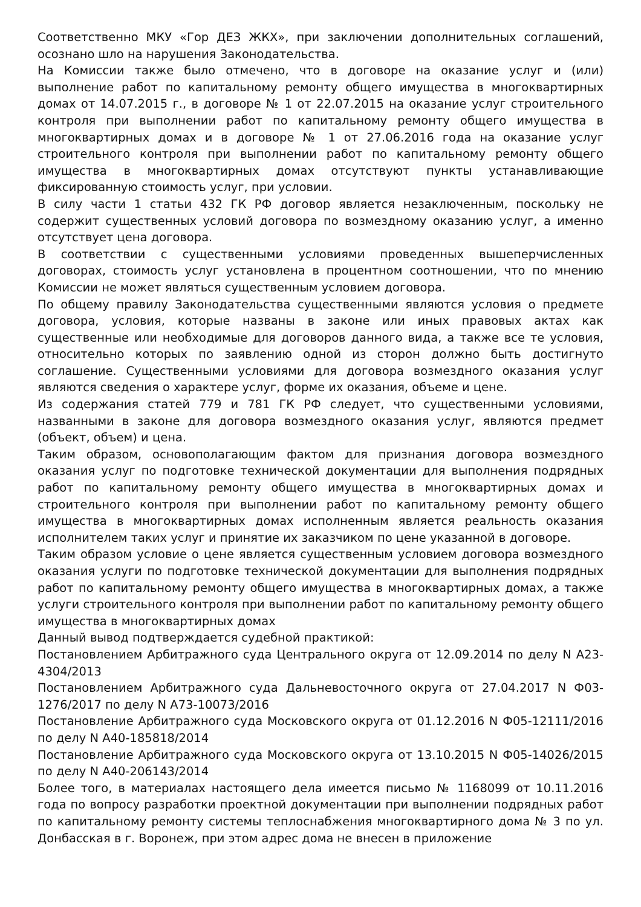Соответственно МКУ «Гор ДЕЗ ЖКХ», при заключении дополнительных соглашений, осознано шло на нарушения Законодательства.
На Комиссии также было отмечено, что в договоре на оказание услуг и (или) выполнение работ по капитальному ремонту общего имущества в многоквартирных домах от 14.07.2015 г., в договоре № 1 от 22.07.2015 на оказание услуг строительного контроля при выполнении работ по капитальному ремонту общего имущества в многоквартирных домах и в договоре № 1 от 27.06.2016 года на оказание услуг строительного контроля при выполнении работ по капитальному ремонту общего имущества в многоквартирных домах отсутствуют пункты устанавливающие фиксированную стоимость услуг, при условии.
В силу части 1 статьи 432 ГК РФ договор является незаключенным, поскольку не содержит существенных условий договора по возмездному оказанию услуг, а именно отсутствует цена договора.
В соответствии с существенными условиями проведенных вышеперчисленных договорах, стоимость услуг установлена в процентном соотношении, что по мнению Комиссии не может являться существенным условием договора.
По общему правилу Законодательства существенными являются условия о предмете договора, условия, которые названы в законе или иных правовых актах как существенные или необходимые для договоров данного вида, а также все те условия, относительно которых по заявлению одной из сторон должно быть достигнуто соглашение. Существенными условиями для договора возмездного оказания услуг являются сведения о характере услуг, форме их оказания, объеме и цене.
Из содержания статей 779 и 781 ГК РФ следует, что существенными условиями, названными в законе для договора возмездного оказания услуг, являются предмет (объект, объем) и цена.
Таким образом, основополагающим фактом для признания договора возмездного оказания услуг по подготовке технической документации для выполнения подрядных работ по капитальному ремонту общего имущества в многоквартирных домах и строительного контроля при выполнении работ по капитальному ремонту общего имущества в многоквартирных домах исполненным является реальность оказания исполнителем таких услуг и принятие их заказчиком по цене указанной в договоре.
Таким образом условие о цене является существенным условием договора возмездного оказания услуги по подготовке технической документации для выполнения подрядных работ по капитальному ремонту общего имущества в многоквартирных домах, а также услуги строительного контроля при выполнении работ по капитальному ремонту общего имущества в многоквартирных домах
Данный вывод подтверждается судебной практикой:
Постановлением Арбитражного суда Центрального округа от 12.09.2014 по делу N А23-4304/2013
Постановлением Арбитражного суда Дальневосточного округа от 27.04.2017 N Ф03-1276/2017 по делу N А73-10073/2016
Постановление Арбитражного суда Московского округа от 01.12.2016 N Ф05-12111/2016 по делу N А40-185818/2014
Постановление Арбитражного суда Московского округа от 13.10.2015 N Ф05-14026/2015 по делу N А40-206143/2014
Более того, в материалах настоящего дела имеется письмо № 1168099 от 10.11.2016 года по вопросу разработки проектной документации при выполнении подрядных работ по капитальному ремонту системы теплоснабжения многоквартирного дома № 3 по ул. Донбасская в г. Воронеж, при этом адрес дома не внесен в приложение